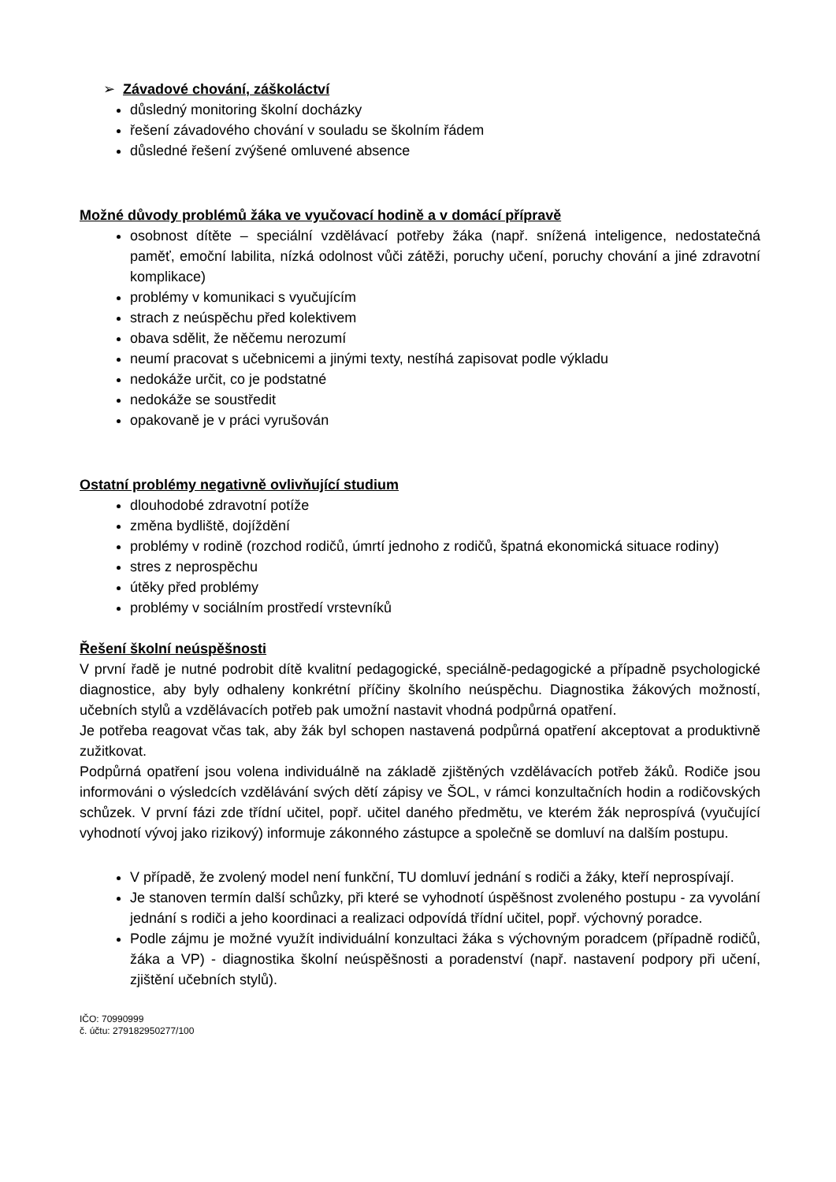➢ Závadové chování, záškoláctví
důsledný monitoring školní docházky
řešení závadového chování v souladu se školním řádem
důsledné řešení zvýšené omluvené absence
Možné důvody problémů žáka ve vyučovací hodině a v domácí přípravě
osobnost dítěte – speciální vzdělávací potřeby žáka (např. snížená inteligence, nedostatečná paměť, emoční labilita, nízká odolnost vůči zátěži, poruchy učení, poruchy chování a jiné zdravotní komplikace)
problémy v komunikaci s vyučujícím
strach z neúspěchu před kolektivem
obava sdělit, že něčemu nerozumí
neumí pracovat s učebnicemi a jinými texty, nestíhá zapisovat podle výkladu
nedokáže určit, co je podstatné
nedokáže se soustředit
opakovaně je v práci vyrušován
Ostatní problémy negativně ovlivňující studium
dlouhodobé zdravotní potíže
změna bydliště, dojíždění
problémy v rodině (rozchod rodičů, úmrtí jednoho z rodičů, špatná ekonomická situace rodiny)
stres z neprospěchu
útěky před problémy
problémy v sociálním prostředí vrstevníků
Řešení školní neúspěšnosti
V první řadě je nutné podrobit dítě kvalitní pedagogické, speciálně-pedagogické a případně psychologické diagnostice, aby byly odhaleny konkrétní příčiny školního neúspěchu. Diagnostika žákových možností, učebních stylů a vzdělávacích potřeb pak umožní nastavit vhodná podpůrná opatření.
Je potřeba reagovat včas tak, aby žák byl schopen nastavená podpůrná opatření akceptovat a produktivně zužitkovat.
Podpůrná opatření jsou volena individuálně na základě zjištěných vzdělávacích potřeb žáků. Rodiče jsou informováni o výsledcích vzdělávání svých dětí zápisy ve ŠOL, v rámci konzultačních hodin a rodičovských schůzek. V první fázi zde třídní učitel, popř. učitel daného předmětu, ve kterém žák neprospívá (vyučující vyhodnotí vývoj jako rizikový) informuje zákonného zástupce a společně se domluví na dalším postupu.
V případě, že zvolený model není funkční, TU domluví jednání s rodiči a žáky, kteří neprospívají.
Je stanoven termín další schůzky, při které se vyhodnotí úspěšnost zvoleného postupu - za vyvolání jednání s rodiči a jeho koordinaci a realizaci odpovídá třídní učitel, popř. výchovný poradce.
Podle zájmu je možné využít individuální konzultaci žáka s výchovným poradcem (případně rodičů, žáka a VP) - diagnostika školní neúspěšnosti a poradenství (např. nastavení podpory při učení, zjištění učebních stylů).
IČO: 70990999
č. účtu: 279182950277/100